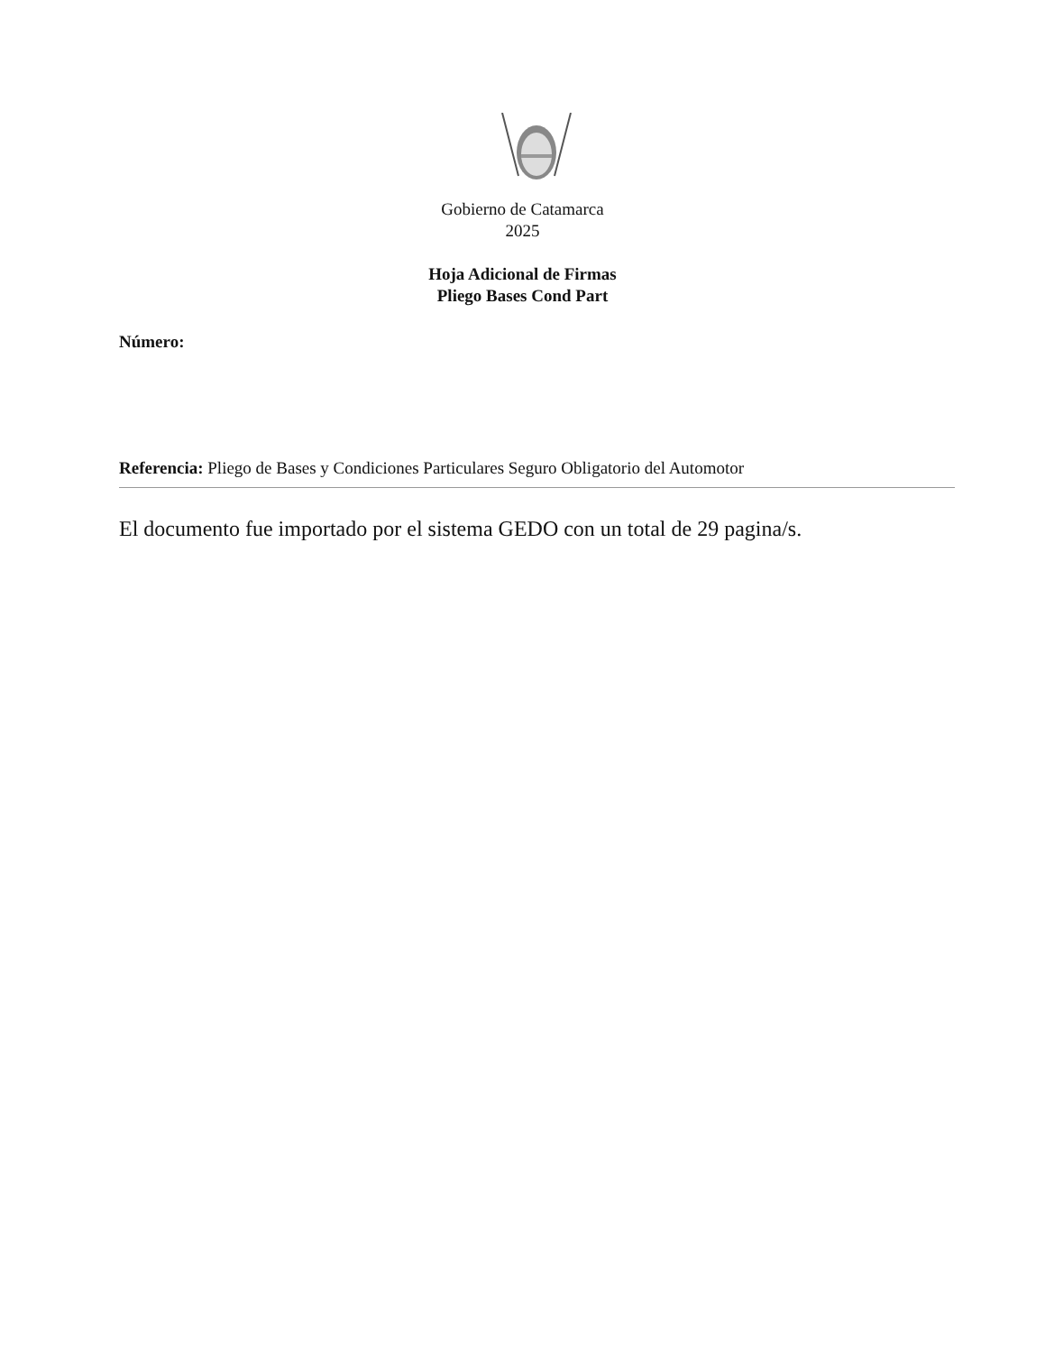Gobierno de Catamarca
2025
Hoja Adicional de Firmas
Pliego Bases Cond Part
Número:
Referencia: Pliego de Bases y Condiciones Particulares Seguro Obligatorio del Automotor
El documento fue importado por el sistema GEDO con un total de 29 pagina/s.